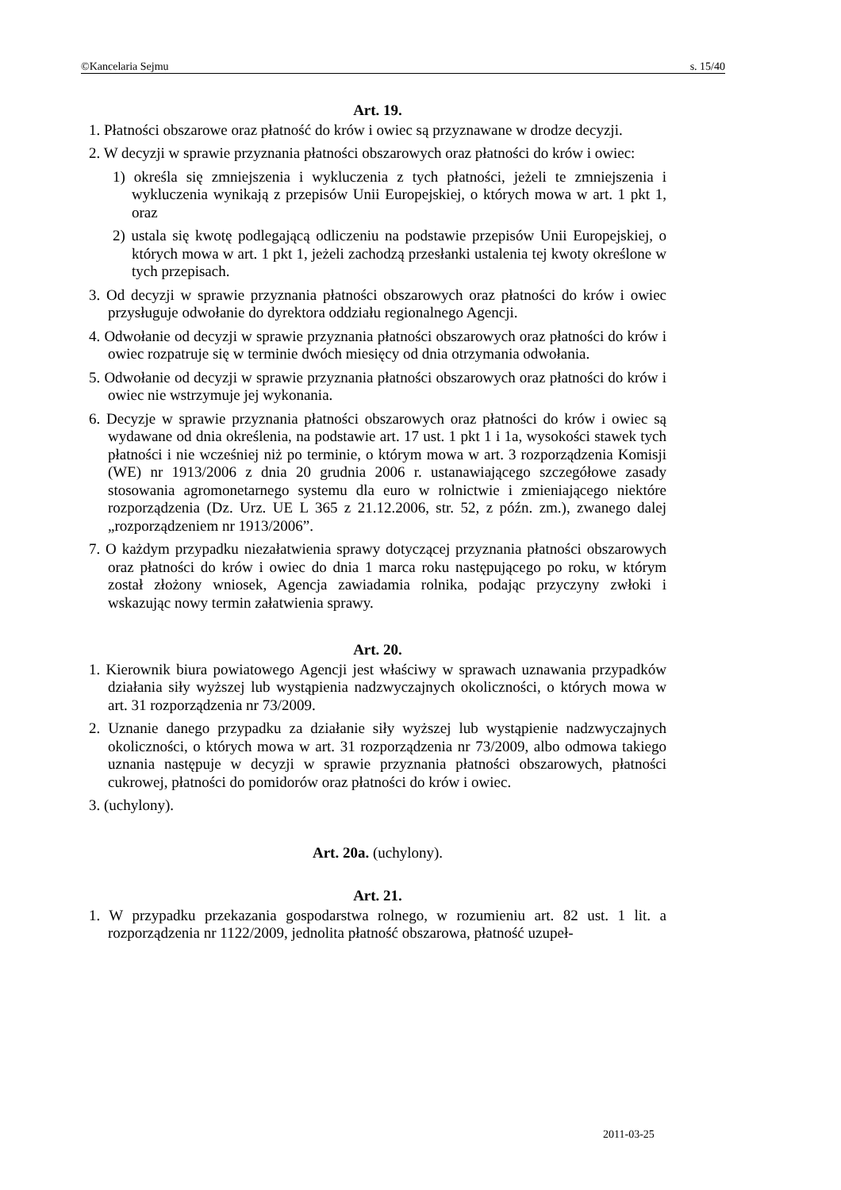©Kancelaria Sejmu s. 15/40
Art. 19.
1. Płatności obszarowe oraz płatność do krów i owiec są przyznawane w drodze decyzji.
2. W decyzji w sprawie przyznania płatności obszarowych oraz płatności do krów i owiec:
1) określa się zmniejszenia i wykluczenia z tych płatności, jeżeli te zmniejszenia i wykluczenia wynikają z przepisów Unii Europejskiej, o których mowa w art. 1 pkt 1, oraz
2) ustala się kwotę podlegającą odliczeniu na podstawie przepisów Unii Europejskiej, o których mowa w art. 1 pkt 1, jeżeli zachodzą przesłanki ustalenia tej kwoty określone w tych przepisach.
3. Od decyzji w sprawie przyznania płatności obszarowych oraz płatności do krów i owiec przysługuje odwołanie do dyrektora oddziału regionalnego Agencji.
4. Odwołanie od decyzji w sprawie przyznania płatności obszarowych oraz płatności do krów i owiec rozpatruje się w terminie dwóch miesięcy od dnia otrzymania odwołania.
5. Odwołanie od decyzji w sprawie przyznania płatności obszarowych oraz płatności do krów i owiec nie wstrzymuje jej wykonania.
6. Decyzje w sprawie przyznania płatności obszarowych oraz płatności do krów i owiec są wydawane od dnia określenia, na podstawie art. 17 ust. 1 pkt 1 i 1a, wysokości stawek tych płatności i nie wcześniej niż po terminie, o którym mowa w art. 3 rozporządzenia Komisji (WE) nr 1913/2006 z dnia 20 grudnia 2006 r. ustanawiającego szczegółowe zasady stosowania agromonetarnego systemu dla euro w rolnictwie i zmieniającego niektóre rozporządzenia (Dz. Urz. UE L 365 z 21.12.2006, str. 52, z późn. zm.), zwanego dalej „rozporządzeniem nr 1913/2006”.
7. O każdym przypadku niezałatwienia sprawy dotyczącej przyznania płatności obszarowych oraz płatności do krów i owiec do dnia 1 marca roku następującego po roku, w którym został złożony wniosek, Agencja zawiadamia rolnika, podając przyczyny zwłoki i wskazując nowy termin załatwienia sprawy.
Art. 20.
1. Kierownik biura powiatowego Agencji jest właściwy w sprawach uznawania przypadków działania siły wyższej lub wystąpienia nadzwyczajnych okoliczności, o których mowa w art. 31 rozporządzenia nr 73/2009.
2. Uznanie danego przypadku za działanie siły wyższej lub wystąpienie nadzwyczajnych okoliczności, o których mowa w art. 31 rozporządzenia nr 73/2009, albo odmowa takiego uznania następuje w decyzji w sprawie przyznania płatności obszarowych, płatności cukrowej, płatności do pomidorów oraz płatności do krów i owiec.
3. (uchylony).
Art. 20a. (uchylony).
Art. 21.
1. W przypadku przekazania gospodarstwa rolnego, w rozumieniu art. 82 ust. 1 lit. a rozporządzenia nr 1122/2009, jednolita płatność obszarowa, płatność uzupeł-
2011-03-25